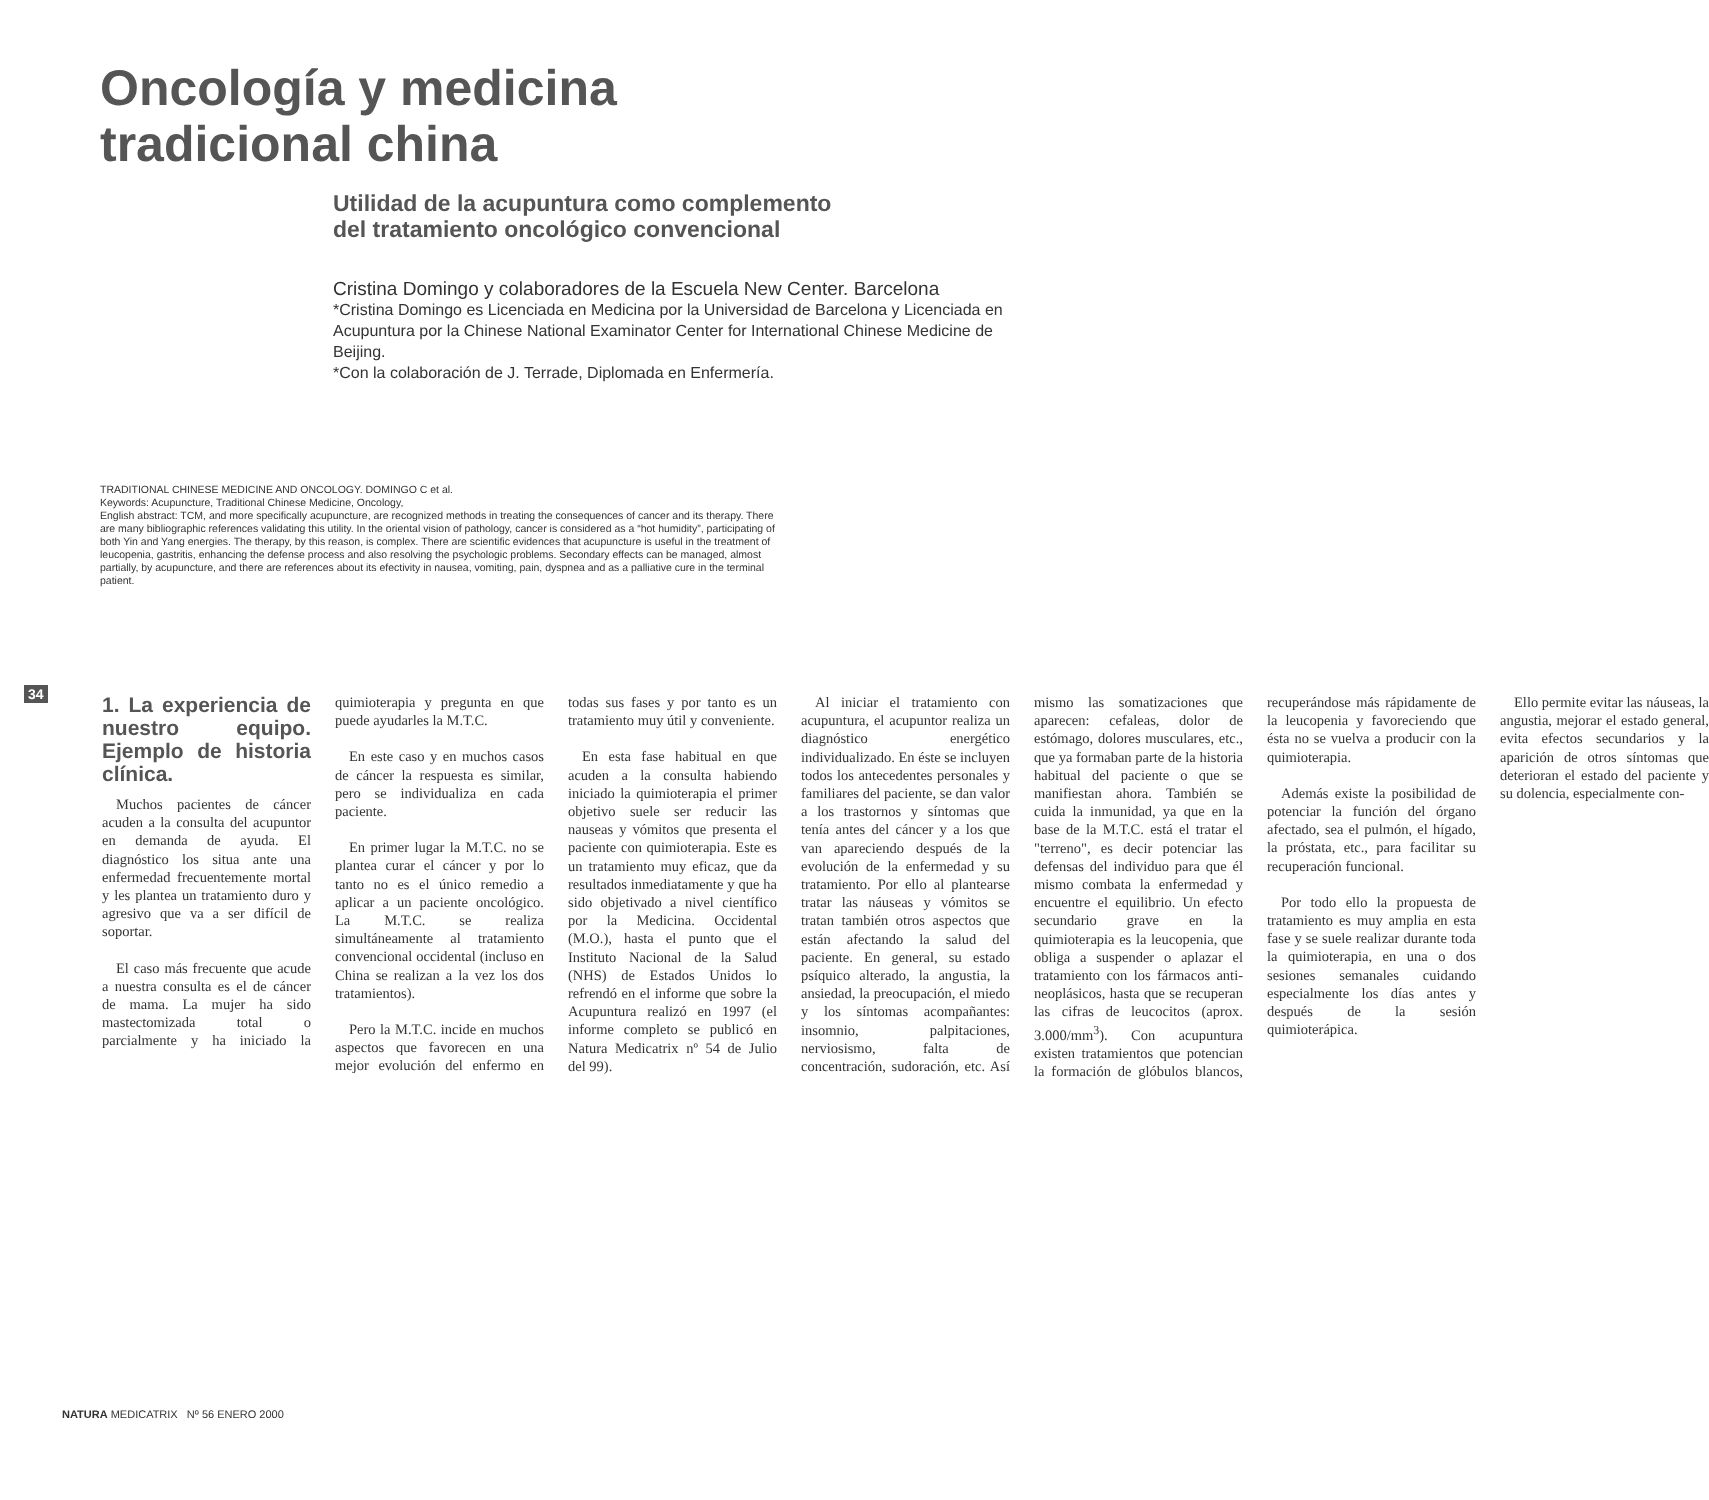Oncología y medicina
tradicional china
Utilidad de la acupuntura como complemento
del tratamiento oncológico convencional
Cristina Domingo y colaboradores de la Escuela New Center. Barcelona
*Cristina Domingo es Licenciada en Medicina por la Universidad de Barcelona y Licenciada en Acupuntura por la Chinese National Examinator Center for International Chinese Medicine de Beijing.
*Con la colaboración de J. Terrade, Diplomada en Enfermería.
TRADITIONAL CHINESE MEDICINE AND ONCOLOGY. DOMINGO C et al.
Keywords: Acupuncture, Traditional Chinese Medicine, Oncology,
English abstract: TCM, and more specifically acupuncture, are recognized methods in treating the consequences of cancer and its therapy. There are many bibliographic references validating this utility. In the oriental vision of pathology, cancer is considered as a “hot humidity”, participating of both Yin and Yang energies. The therapy, by this reason, is complex. There are scientific evidences that acupuncture is useful in the treatment of leucopenia, gastritis, enhancing the defense process and also resolving the psychologic problems. Secondary effects can be managed, almost partially, by acupuncture, and there are references about its efectivity in nausea, vomiting, pain, dyspnea and as a palliative cure in the terminal patient.
34
1. La experiencia de nuestro equipo. Ejemplo de historia clínica.
Muchos pacientes de cáncer acuden a la consulta del acupuntor en demanda de ayuda. El diagnóstico los situa ante una enfermedad frecuentemente mortal y les plantea un tratamiento duro y agresivo que va a ser difícil de soportar.
El caso más frecuente que acude a nuestra consulta es el de cáncer de mama. La mujer ha sido mastectomizada total o parcialmente y ha iniciado la quimioterapia y pregunta en que puede ayudarles la M.T.C.
En este caso y en muchos casos de cáncer la respuesta es similar, pero se individualiza en cada paciente.
En primer lugar la M.T.C. no se plantea curar el cáncer y por lo tanto no es el único remedio a aplicar a un paciente oncológico. La M.T.C. se realiza simultáneamente al tratamiento convencional occidental (incluso en China se realizan a la vez los dos tratamientos).
Pero la M.T.C. incide en muchos aspectos que favorecen en una mejor evolución del enfermo en todas sus fases y por tanto es un tratamiento muy útil y conveniente.
En esta fase habitual en que acuden a la consulta habiendo iniciado la quimioterapia el primer objetivo suele ser reducir las nauseas y vómitos que presenta el paciente con quimioterapia. Este es un tratamiento muy eficaz, que da resultados inmediatamente y que ha sido objetivado a nivel científico por la Medicina. Occidental (M.O.), hasta el punto que el Instituto Nacional de la Salud (NHS) de Estados Unidos lo refrendó en el informe que sobre la Acupuntura realizó en 1997 (el informe completo se publicó en Natura Medicatrix nº 54 de Julio del 99).
Al iniciar el tratamiento con acupuntura, el acupuntor realiza un diagnóstico energético individualizado. En éste se incluyen todos los antecedentes personales y familiares del paciente, se dan valor a los trastornos y síntomas que tenía antes del cáncer y a los que van apareciendo después de la evolución de la enfermedad y su tratamiento. Por ello al plantearse tratar las náuseas y vómitos se tratan también otros aspectos que están afectando la salud del paciente. En general, su estado psíquico alterado, la angustia, la ansiedad, la preocupación, el miedo y los síntomas acompañantes: insomnio, palpitaciones, nerviosismo, falta de concentración, sudoración, etc. Así mismo las somatizaciones que aparecen: cefaleas, dolor de estómago, dolores musculares, etc., que ya formaban parte de la historia habitual del paciente o que se manifiestan ahora. También se cuida la inmunidad, ya que en la base de la M.T.C. está el tratar el "terreno", es decir potenciar las defensas del individuo para que él mismo combata la enfermedad y encuentre el equilibrio. Un efecto secundario grave en la quimioterapia es la leucopenia, que obliga a suspender o aplazar el tratamiento con los fármacos anti-neoplásicos, hasta que se recuperan las cifras de leucocitos (aprox. 3.000/mm<sup>3</sup>). Con acupuntura existen tratamientos que potencian la formación de glóbulos blancos, recuperándose más rápidamente de la leucopenia y favoreciendo que ésta no se vuelva a producir con la quimioterapia.
Además existe la posibilidad de potenciar la función del órgano afectado, sea el pulmón, el hígado, la próstata, etc., para facilitar su recuperación funcional.
Por todo ello la propuesta de tratamiento es muy amplia en esta fase y se suele realizar durante toda la quimioterapia, en una o dos sesiones semanales cuidando especialmente los días antes y después de la sesión quimioterápica.
Ello permite evitar las náuseas, la angustia, mejorar el estado general, evita efectos secundarios y la aparición de otros síntomas que deterioran el estado del paciente y su dolencia, especialmente con-
NATURA MEDICATRIX Nº 56 ENERO 2000